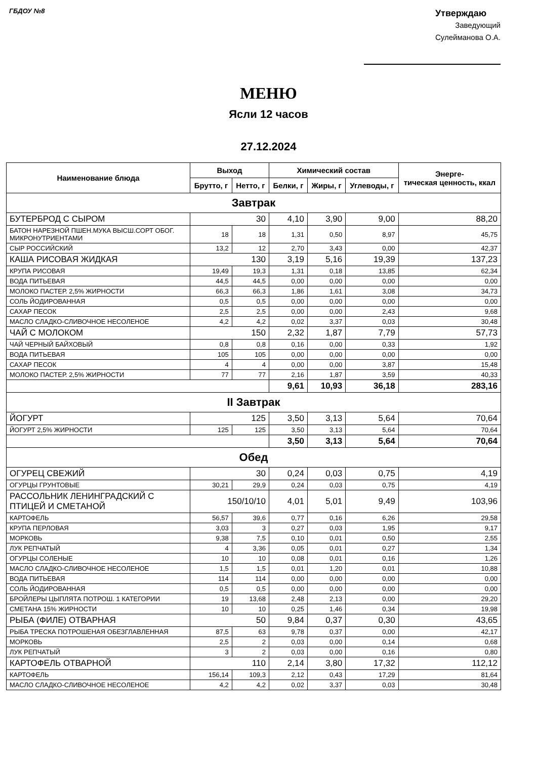ГБДОУ №8
Утверждаю
Заведующий
Сулейманова О.А.
МЕНЮ
Ясли 12 часов
27.12.2024
| Наименование блюда | Выход | | Химический состав | | | Энерге- тическая ценность, ккал |
| --- | --- | --- | --- | --- | --- | --- |
| | Брутто, г | Нетто, г | Белки, г | Жиры, г | Углеводы, г | |
| Завтрак | | | | | | |
| БУТЕРБРОД С СЫРОМ | 30 | | 4,10 | 3,90 | 9,00 | 88,20 |
| БАТОН НАРЕЗНОЙ ПШЕН.МУКА ВЫСШ.СОРТ ОБОГ. МИКРОНУТРИЕНТАМИ | 18 | 18 | 1,31 | 0,50 | 8,97 | 45,75 |
| СЫР РОССИЙСКИЙ | 13,2 | 12 | 2,70 | 3,43 | 0,00 | 42,37 |
| КАША РИСОВАЯ ЖИДКАЯ | 130 | | 3,19 | 5,16 | 19,39 | 137,23 |
| КРУПА РИСОВАЯ | 19,49 | 19,3 | 1,31 | 0,18 | 13,85 | 62,34 |
| ВОДА ПИТЬЕВАЯ | 44,5 | 44,5 | 0,00 | 0,00 | 0,00 | 0,00 |
| МОЛОКО ПАСТЕР. 2,5% ЖИРНОСТИ | 66,3 | 66,3 | 1,86 | 1,61 | 3,08 | 34,73 |
| СОЛЬ ЙОДИРОВАННАЯ | 0,5 | 0,5 | 0,00 | 0,00 | 0,00 | 0,00 |
| САХАР ПЕСОК | 2,5 | 2,5 | 0,00 | 0,00 | 2,43 | 9,68 |
| МАСЛО СЛАДКО-СЛИВОЧНОЕ НЕСОЛЕНОЕ | 4,2 | 4,2 | 0,02 | 3,37 | 0,03 | 30,48 |
| ЧАЙ С МОЛОКОМ | 150 | | 2,32 | 1,87 | 7,79 | 57,73 |
| ЧАЙ ЧЕРНЫЙ БАЙХОВЫЙ | 0,8 | 0,8 | 0,16 | 0,00 | 0,33 | 1,92 |
| ВОДА ПИТЬЕВАЯ | 105 | 105 | 0,00 | 0,00 | 0,00 | 0,00 |
| САХАР ПЕСОК | 4 | 4 | 0,00 | 0,00 | 3,87 | 15,48 |
| МОЛОКО ПАСТЕР. 2,5% ЖИРНОСТИ | 77 | 77 | 2,16 | 1,87 | 3,59 | 40,33 |
| | | | 9,61 | 10,93 | 36,18 | 283,16 |
| II Завтрак | | | | | | |
| ЙОГУРТ | 125 | | 3,50 | 3,13 | 5,64 | 70,64 |
| ЙОГУРТ 2,5% ЖИРНОСТИ | 125 | 125 | 3,50 | 3,13 | 5,64 | 70,64 |
| | | | 3,50 | 3,13 | 5,64 | 70,64 |
| Обед | | | | | | |
| ОГУРЕЦ СВЕЖИЙ | 30 | | 0,24 | 0,03 | 0,75 | 4,19 |
| ОГУРЦЫ ГРУНТОВЫЕ | 30,21 | 29,9 | 0,24 | 0,03 | 0,75 | 4,19 |
| РАССОЛЬНИК ЛЕНИНГРАДСКИЙ С ПТИЦЕЙ И СМЕТАНОЙ | 150/10/10 | | 4,01 | 5,01 | 9,49 | 103,96 |
| КАРТОФЕЛЬ | 56,57 | 39,6 | 0,77 | 0,16 | 6,26 | 29,58 |
| КРУПА ПЕРЛОВАЯ | 3,03 | 3 | 0,27 | 0,03 | 1,95 | 9,17 |
| МОРКОВЬ | 9,38 | 7,5 | 0,10 | 0,01 | 0,50 | 2,55 |
| ЛУК РЕПЧАТЫЙ | 4 | 3,36 | 0,05 | 0,01 | 0,27 | 1,34 |
| ОГУРЦЫ СОЛЕНЫЕ | 10 | 10 | 0,08 | 0,01 | 0,16 | 1,26 |
| МАСЛО СЛАДКО-СЛИВОЧНОЕ НЕСОЛЕНОЕ | 1,5 | 1,5 | 0,01 | 1,20 | 0,01 | 10,88 |
| ВОДА ПИТЬЕВАЯ | 114 | 114 | 0,00 | 0,00 | 0,00 | 0,00 |
| СОЛЬ ЙОДИРОВАННАЯ | 0,5 | 0,5 | 0,00 | 0,00 | 0,00 | 0,00 |
| БРОЙЛЕРЫ ЦЫПЛЯТА ПОТРОШ. 1 КАТЕГОРИИ | 19 | 13,68 | 2,48 | 2,13 | 0,00 | 29,20 |
| СМЕТАНА 15% ЖИРНОСТИ | 10 | 10 | 0,25 | 1,46 | 0,34 | 19,98 |
| РЫБА (ФИЛЕ) ОТВАРНАЯ | 50 | | 9,84 | 0,37 | 0,30 | 43,65 |
| РЫБА ТРЕСКА ПОТРОШЕНАЯ ОБЕЗГЛАВЛЕННАЯ | 87,5 | 63 | 9,78 | 0,37 | 0,00 | 42,17 |
| МОРКОВЬ | 2,5 | 2 | 0,03 | 0,00 | 0,14 | 0,68 |
| ЛУК РЕПЧАТЫЙ | 3 | 2 | 0,03 | 0,00 | 0,16 | 0,80 |
| КАРТОФЕЛЬ ОТВАРНОЙ | 110 | | 2,14 | 3,80 | 17,32 | 112,12 |
| КАРТОФЕЛЬ | 156,14 | 109,3 | 2,12 | 0,43 | 17,29 | 81,64 |
| МАСЛО СЛАДКО-СЛИВОЧНОЕ НЕСОЛЕНОЕ | 4,2 | 4,2 | 0,02 | 3,37 | 0,03 | 30,48 |